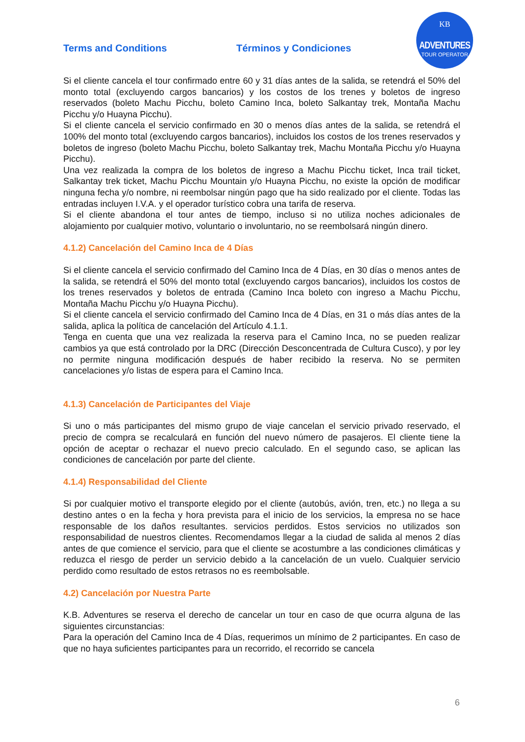Terms and Conditions Términos y Condiciones
KB
ADVENTURES
TOUR OPERATOR
Si el cliente cancela el tour confirmado entre 60 y 31 días antes de la salida, se retendrá el 50% del monto total (excluyendo cargos bancarios) y los costos de los trenes y boletos de ingreso reservados (boleto Machu Picchu, boleto Camino Inca, boleto Salkantay trek, Montaña Machu Picchu y/o Huayna Picchu).
Si el cliente cancela el servicio confirmado en 30 o menos días antes de la salida, se retendrá el 100% del monto total (excluyendo cargos bancarios), incluidos los costos de los trenes reservados y boletos de ingreso (boleto Machu Picchu, boleto Salkantay trek, Machu Montaña Picchu y/o Huayna Picchu).
Una vez realizada la compra de los boletos de ingreso a Machu Picchu ticket, Inca trail ticket, Salkantay trek ticket, Machu Picchu Mountain y/o Huayna Picchu, no existe la opción de modificar ninguna fecha y/o nombre, ni reembolsar ningún pago que ha sido realizado por el cliente. Todas las entradas incluyen I.V.A. y el operador turístico cobra una tarifa de reserva.
Si el cliente abandona el tour antes de tiempo, incluso si no utiliza noches adicionales de alojamiento por cualquier motivo, voluntario o involuntario, no se reembolsará ningún dinero.
4.1.2) Cancelación del Camino Inca de 4 Días
Si el cliente cancela el servicio confirmado del Camino Inca de 4 Días, en 30 días o menos antes de la salida, se retendrá el 50% del monto total (excluyendo cargos bancarios), incluidos los costos de los trenes reservados y boletos de entrada (Camino Inca boleto con ingreso a Machu Picchu, Montaña Machu Picchu y/o Huayna Picchu).
Si el cliente cancela el servicio confirmado del Camino Inca de 4 Días, en 31 o más días antes de la salida, aplica la política de cancelación del Artículo 4.1.1.
Tenga en cuenta que una vez realizada la reserva para el Camino Inca, no se pueden realizar cambios ya que está controlado por la DRC (Dirección Desconcentrada de Cultura Cusco), y por ley no permite ninguna modificación después de haber recibido la reserva. No se permiten cancelaciones y/o listas de espera para el Camino Inca.
4.1.3) Cancelación de Participantes del Viaje
Si uno o más participantes del mismo grupo de viaje cancelan el servicio privado reservado, el precio de compra se recalculará en función del nuevo número de pasajeros. El cliente tiene la opción de aceptar o rechazar el nuevo precio calculado. En el segundo caso, se aplican las condiciones de cancelación por parte del cliente.
4.1.4) Responsabilidad del Cliente
Si por cualquier motivo el transporte elegido por el cliente (autobús, avión, tren, etc.) no llega a su destino antes o en la fecha y hora prevista para el inicio de los servicios, la empresa no se hace responsable de los daños resultantes. servicios perdidos. Estos servicios no utilizados son responsabilidad de nuestros clientes. Recomendamos llegar a la ciudad de salida al menos 2 días antes de que comience el servicio, para que el cliente se acostumbre a las condiciones climáticas y reduzca el riesgo de perder un servicio debido a la cancelación de un vuelo. Cualquier servicio perdido como resultado de estos retrasos no es reembolsable.
4.2) Cancelación por Nuestra Parte
K.B. Adventures se reserva el derecho de cancelar un tour en caso de que ocurra alguna de las siguientes circunstancias:
Para la operación del Camino Inca de 4 Días, requerimos un mínimo de 2 participantes. En caso de que no haya suficientes participantes para un recorrido, el recorrido se cancela
6